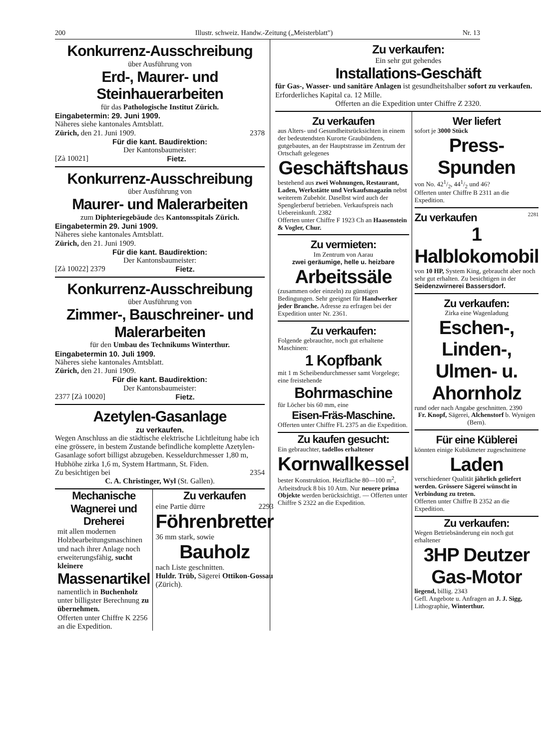200 Illustr. schweiz. Handw.-Zeitung („Meisterblatt") Nr. 13
Konkurrenz-Ausschreibung
über Ausführung von
Erd-, Maurer- und Steinhauerarbeiten
für das Pathologische Institut Zürich.
Eingabetermin: 29. Juni 1909.
Näheres siehe kantonales Amtsblatt.
Zürich, den 21. Juni 1909. 2378
Für die kant. Baudirektion:
Der Kantonsbaumeister:
[Zà 10021] Fietz.
Konkurrenz-Ausschreibung
über Ausführung von
Maurer- und Malerarbeiten
zum Diphteriegebäude des Kantonsspitals Zürich.
Eingabetermin 29. Juni 1909.
Näheres siehe kantonales Amtsblatt.
Zürich, den 21. Juni 1909.
Für die kant. Baudirektion:
Der Kantonsbaumeister:
[Zà 10022] 2379 Fietz.
Konkurrenz-Ausschreibung
über Ausführung von
Zimmer-, Bauschreiner- und Malerarbeiten
für den Umbau des Technikums Winterthur.
Eingabetermin 10. Juli 1909.
Näheres siehe kantonales Amtsblatt.
Zürich, den 21. Juni 1909.
Für die kant. Baudirektion:
Der Kantonsbaumeister:
2377 [Zà 10020] Fietz.
Azetylen-Gasanlage
zu verkaufen.
Wegen Anschluss an die städtische elektrische Lichtleitung habe ich eine grössere, in bestem Zustande befindliche komplette Azetylen-Gasanlage sofort billigst abzugeben. Kesseldurchmesser 1,80 m, Hubhöhe zirka 1,6 m, System Hartmann, St. Fiden.
Zu besichtigen bei 2354
C. A. Christinger, Wyl (St. Gallen).
Mechanische Wagnerei und Dreherei
mit allen modernen Holzbearbeitungsmaschinen und nach ihrer Anlage noch erweiterungsfähig, sucht kleinere
Massenartikel
namentlich in Buchenholz unter billigster Berechnung zu übernehmen.
Offerten unter Chiffre K 2256 an die Expedition.
Zu verkaufen
eine Partie dürre 2293
Föhrenbretter
36 mm stark, sowie
Bauholz
nach Liste geschnitten.
Huldr. Trüb, Sägerei Ottikon-Gossau (Zürich).
Zu verkaufen:
Ein sehr gut gehendes
Installations-Geschäft
für Gas-, Wasser- und sanitäre Anlagen ist gesundheitshalber sofort zu verkaufen. Erforderliches Kapital ca. 12 Mille.
Offerten an die Expedition unter Chiffre Z 2320.
Zu verkaufen
aus Alters- und Gesundheitsrücksichten in einem der bedeutendsten Kurorte Graubündens, gutgebautes, an der Hauptstrasse im Zentrum der Ortschaft gelegenes
Geschäftshaus
bestehend aus zwei Wohnungen, Restaurant, Laden, Werkstätte und Verkaufsmagazin nebst weiterem Zubehör. Daselbst wird auch der Spenglerberuf betrieben. Verkaufspreis nach Uebereinkunft. 2382
Offerten unter Chiffre F 1923 Ch an Haasenstein & Vogler, Chur.
Zu vermieten:
Im Zentrum von Aarau
zwei geräumige, helle u. heizbare
Arbeitssäle
(zusammen oder einzeln) zu günstigen Bedingungen. Sehr geeignet für Handwerker jeder Branche. Adresse zu erfragen bei der Expedition unter Nr. 2361.
Zu verkaufen:
Folgende gebrauchte, noch gut erhaltene Maschinen:
1 Kopfbank
mit 1 m Scheibendurchmesser samt Vorgelege; eine freistehende
Bohrmaschine
für Löcher bis 60 mm, eine
Eisen-Fräs-Maschine.
Offerten unter Chiffre FL 2375 an die Expedition.
Zu kaufen gesucht:
Ein gebrauchter, tadellos erhaltener
Kornwallkessel
bester Konstruktion. Heizfläche 80—100 m<sup>2</sup>, Arbeitsdruck 8 bis 10 Atm. Nur neuere prima Objekte werden berücksichtigt. — Offerten unter Chiffre S 2322 an die Expedition.
Wer liefert
sofort je 3000 Stück
Press-Spunden
von No. 421/2, 441/2 und 46?
Offerten unter Chiffre B 2311 an die Expedition.
Zu verkaufen<sup>2281</sup>
1 Halblokomobil
von 10 HP, System King, gebraucht aber noch sehr gut erhalten. Zu besichtigen in der
Seidenzwirnerei Bassersdorf.
Zu verkaufen:
Zirka eine Wagenladung
Eschen-, Linden-, Ulmen- u. Ahornholz
rund oder nach Angabe geschnitten. 2390
Fr. Knopf, Sägerei, Alchenstorf b. Wynigen (Bern).
Für eine Küblerei
könnten einige Kubikmeter zugeschnittene
Laden
verschiedener Qualität jährlich geliefert werden. Grössere Sägerei wünscht in Verbindung zu treten.
Offerten unter Chiffre B 2352 an die Expedition.
Zu verkaufen:
Wegen Betriebsänderung ein noch gut erhaltener
3HP Deutzer Gas-Motor
liegend, billig. 2343
Gefl. Angebote u. Anfragen an J. J. Sigg, Lithographie, Winterthur.